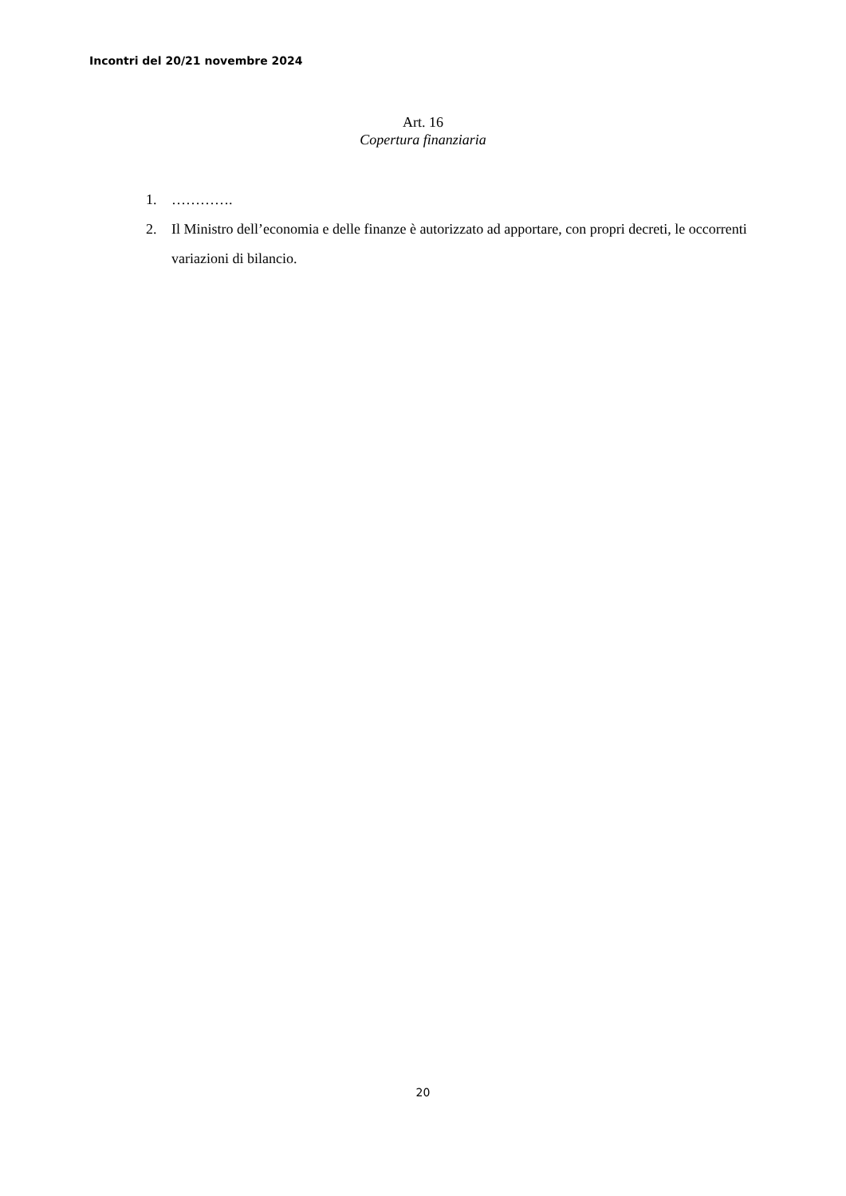Incontri del 20/21 novembre 2024
Art. 16
Copertura finanziaria
1. ………….
2. Il Ministro dell’economia e delle finanze è autorizzato ad apportare, con propri decreti, le occorrenti variazioni di bilancio.
20